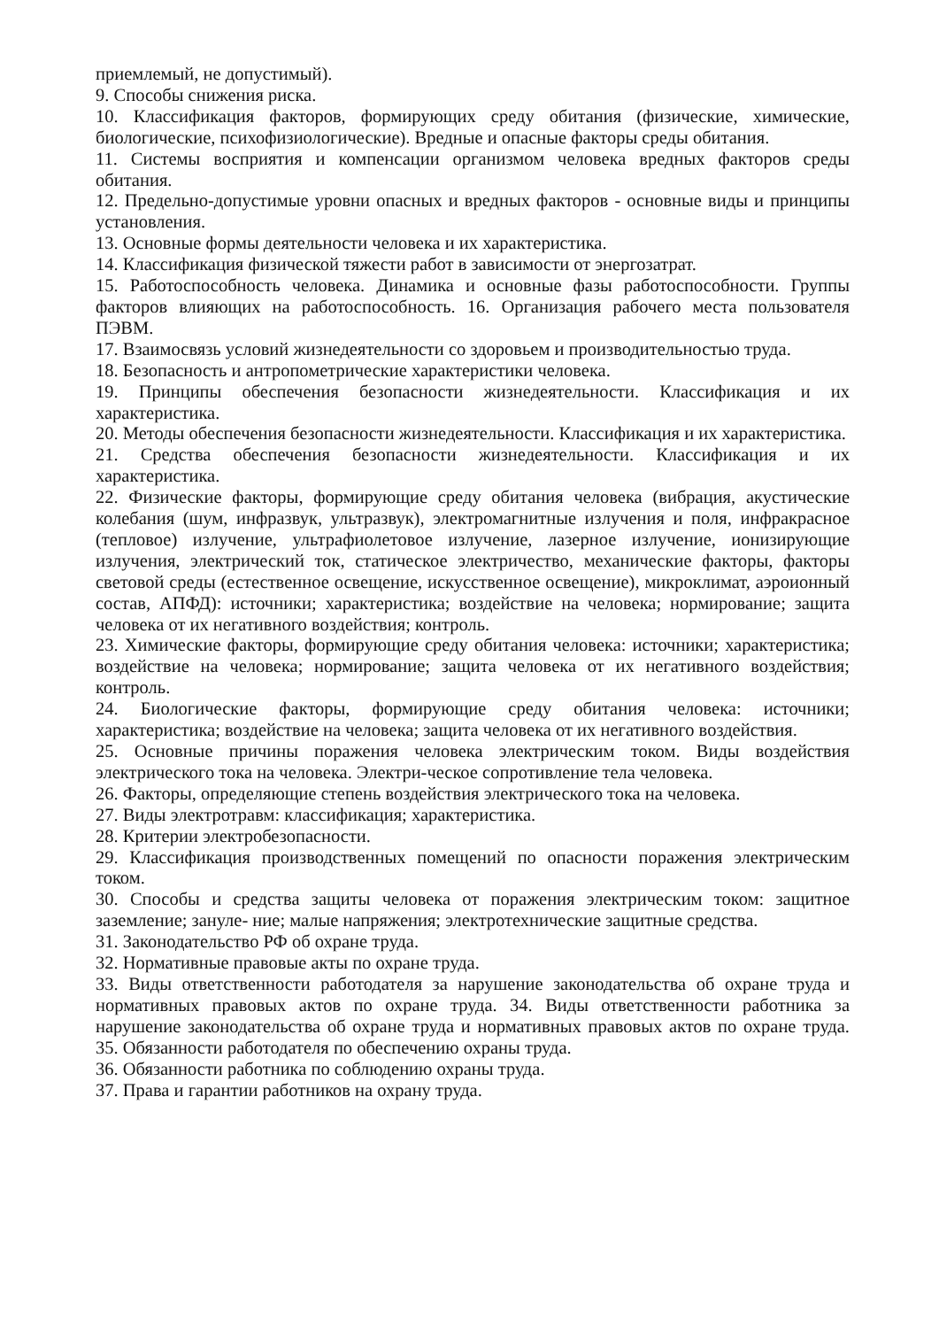приемлемый, не допустимый).
9. Способы снижения риска.
10. Классификация факторов, формирующих среду обитания (физические, химические, биологические, психофизиологические). Вредные и опасные факторы среды обитания.
11. Системы восприятия и компенсации организмом человека вредных факторов среды обитания.
12. Предельно-допустимые уровни опасных и вредных факторов - основные виды и принципы установления.
13. Основные формы деятельности человека и их характеристика.
14. Классификация физической тяжести работ в зависимости от энергозатрат.
15. Работоспособность человека. Динамика и основные фазы работоспособности. Группы факторов влияющих на работоспособность. 16. Организация рабочего места пользователя ПЭВМ.
17. Взаимосвязь условий жизнедеятельности со здоровьем и производительностью труда.
18. Безопасность и антропометрические характеристики человека.
19. Принципы обеспечения безопасности жизнедеятельности. Классификация и их характеристика.
20. Методы обеспечения безопасности жизнедеятельности. Классификация и их характеристика.
21. Средства обеспечения безопасности жизнедеятельности. Классификация и их характеристика.
22. Физические факторы, формирующие среду обитания человека (вибрация, акустические колебания (шум, инфразвук, ультразвук), электромагнитные излучения и поля, инфракрасное (тепловое) излучение, ультрафиолетовое излучение, лазерное излучение, ионизирующие излучения, электрический ток, статическое электричество, механические факторы, факторы световой среды (естественное освещение, искусственное освещение), микроклимат, аэроионный состав, АПФД): источники; характеристика; воздействие на человека; нормирование; защита человека от их негативного воздействия; контроль.
23. Химические факторы, формирующие среду обитания человека: источники; характеристика; воздействие на человека; нормирование; защита человека от их негативного воздействия; контроль.
24. Биологические факторы, формирующие среду обитания человека: источники; характеристика; воздействие на человека; защита человека от их негативного воздействия.
25. Основные причины поражения человека электрическим током. Виды воздействия электрического тока на человека. Электри-ческое сопротивление тела человека.
26. Факторы, определяющие степень воздействия электрического тока на человека.
27. Виды электротравм: классификация; характеристика.
28. Критерии электробезопасности.
29. Классификация производственных помещений по опасности поражения электрическим током.
30. Способы и средства защиты человека от поражения электрическим током: защитное заземление; зануле- ние; малые напряжения; электротехнические защитные средства.
31. Законодательство РФ об охране труда.
32. Нормативные правовые акты по охране труда.
33. Виды ответственности работодателя за нарушение законодательства об охране труда и нормативных правовых актов по охране труда. 34. Виды ответственности работника за нарушение законодательства об охране труда и нормативных правовых актов по охране труда. 35. Обязанности работодателя по обеспечению охраны труда.
36. Обязанности работника по соблюдению охраны труда.
37. Права и гарантии работников на охрану труда.